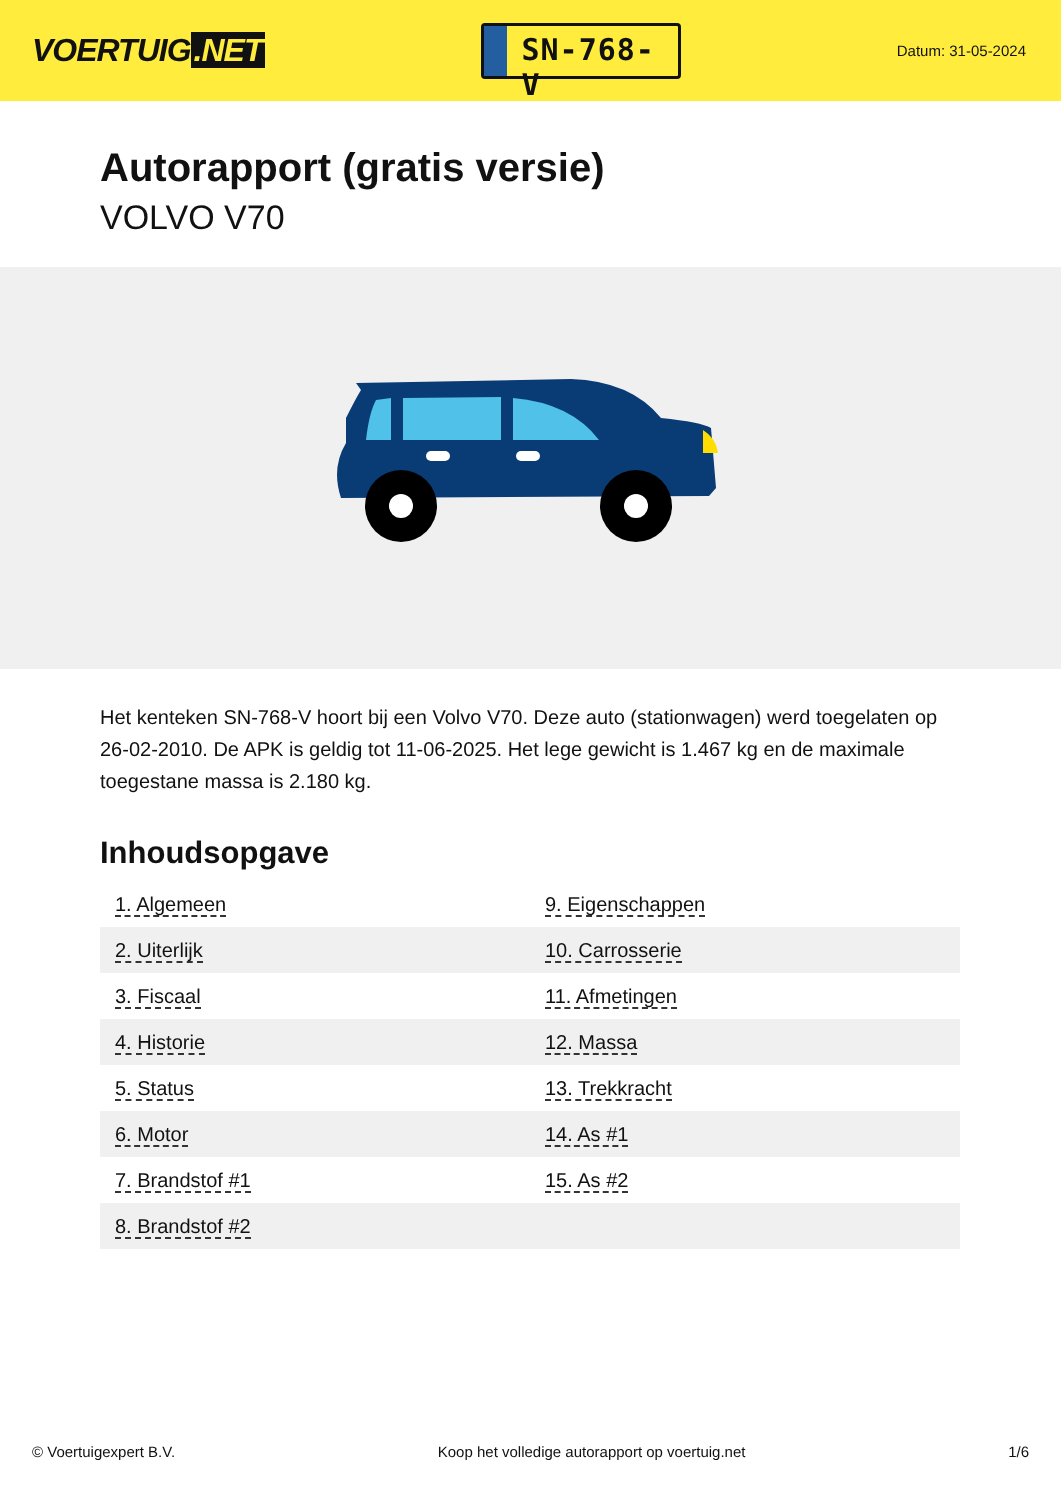VOERTUIG.NET
SN-768-V
Datum: 31-05-2024
Autorapport (gratis versie)
VOLVO V70
Het kenteken SN-768-V hoort bij een Volvo V70. Deze auto (stationwagen) werd toegelaten op 26-02-2010. De APK is geldig tot 11-06-2025. Het lege gewicht is 1.467 kg en de maximale toegestane massa is 2.180 kg.
Inhoudsopgave
| 1. Algemeen | 9. Eigenschappen |
| 2. Uiterlijk | 10. Carrosserie |
| 3. Fiscaal | 11. Afmetingen |
| 4. Historie | 12. Massa |
| 5. Status | 13. Trekkracht |
| 6. Motor | 14. As #1 |
| 7. Brandstof #1 | 15. As #2 |
| 8. Brandstof #2 | |
© Voertuigexpert B.V. Koop het volledige autorapport op voertuig.net
1/6